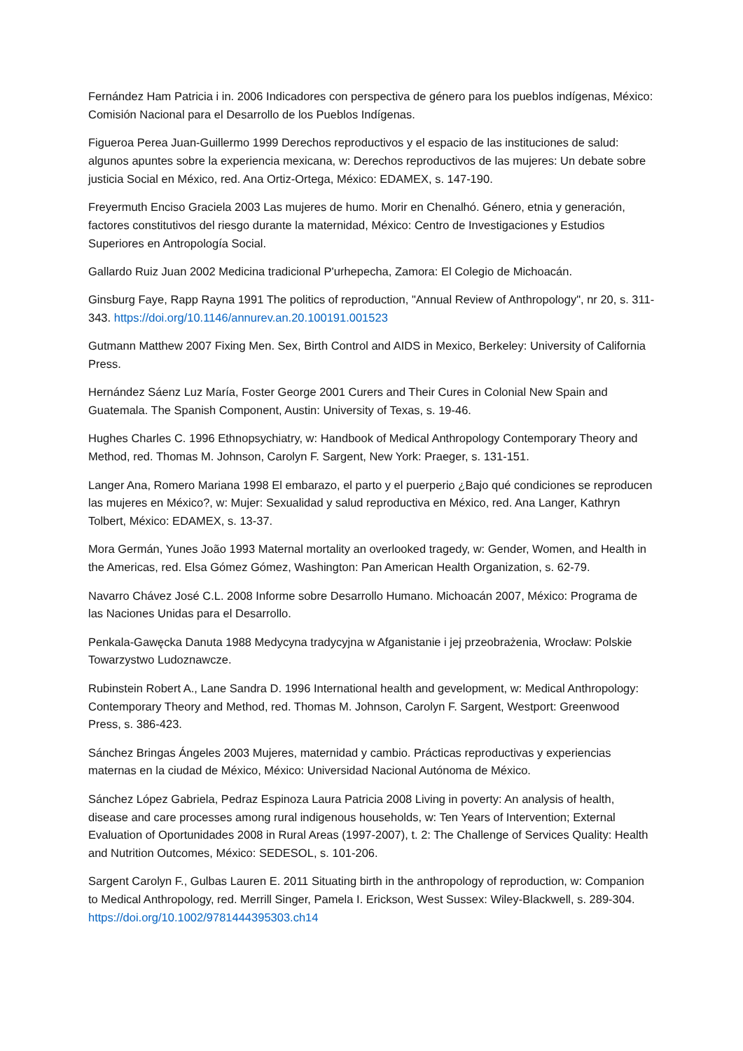Fernández Ham Patricia i in. 2006 Indicadores con perspectiva de género para los pueblos indígenas, México: Comisión Nacional para el Desarrollo de los Pueblos Indígenas.
Figueroa Perea Juan-Guillermo 1999 Derechos reproductivos y el espacio de las instituciones de salud: algunos apuntes sobre la experiencia mexicana, w: Derechos reproductivos de las mujeres: Un debate sobre justicia Social en México, red. Ana Ortiz-Ortega, México: EDAMEX, s. 147-190.
Freyermuth Enciso Graciela 2003 Las mujeres de humo. Morir en Chenalhó. Género, etnia y generación, factores constitutivos del riesgo durante la maternidad, México: Centro de Investigaciones y Estudios Superiores en Antropología Social.
Gallardo Ruiz Juan 2002 Medicina tradicional P'urhepecha, Zamora: El Colegio de Michoacán.
Ginsburg Faye, Rapp Rayna 1991 The politics of reproduction, "Annual Review of Anthropology", nr 20, s. 311-343. https://doi.org/10.1146/annurev.an.20.100191.001523
Gutmann Matthew 2007 Fixing Men. Sex, Birth Control and AIDS in Mexico, Berkeley: University of California Press.
Hernández Sáenz Luz María, Foster George 2001 Curers and Their Cures in Colonial New Spain and Guatemala. The Spanish Component, Austin: University of Texas, s. 19-46.
Hughes Charles C. 1996 Ethnopsychiatry, w: Handbook of Medical Anthropology Contemporary Theory and Method, red. Thomas M. Johnson, Carolyn F. Sargent, New York: Praeger, s. 131-151.
Langer Ana, Romero Mariana 1998 El embarazo, el parto y el puerperio ¿Bajo qué condiciones se reproducen las mujeres en México?, w: Mujer: Sexualidad y salud reproductiva en México, red. Ana Langer, Kathryn Tolbert, México: EDAMEX, s. 13-37.
Mora Germán, Yunes João 1993 Maternal mortality an overlooked tragedy, w: Gender, Women, and Health in the Americas, red. Elsa Gómez Gómez, Washington: Pan American Health Organization, s. 62-79.
Navarro Chávez José C.L. 2008 Informe sobre Desarrollo Humano. Michoacán 2007, México: Programa de las Naciones Unidas para el Desarrollo.
Penkala-Gawęcka Danuta 1988 Medycyna tradycyjna w Afganistanie i jej przeobrażenia, Wrocław: Polskie Towarzystwo Ludoznawcze.
Rubinstein Robert A., Lane Sandra D. 1996 International health and gevelopment, w: Medical Anthropology: Contemporary Theory and Method, red. Thomas M. Johnson, Carolyn F. Sargent, Westport: Greenwood Press, s. 386-423.
Sánchez Bringas Ángeles 2003 Mujeres, maternidad y cambio. Prácticas reproductivas y experiencias maternas en la ciudad de México, México: Universidad Nacional Autónoma de México.
Sánchez López Gabriela, Pedraz Espinoza Laura Patricia 2008 Living in poverty: An analysis of health, disease and care processes among rural indigenous households, w: Ten Years of Intervention; External Evaluation of Oportunidades 2008 in Rural Areas (1997-2007), t. 2: The Challenge of Services Quality: Health and Nutrition Outcomes, México: SEDESOL, s. 101-206.
Sargent Carolyn F., Gulbas Lauren E. 2011 Situating birth in the anthropology of reproduction, w: Companion to Medical Anthropology, red. Merrill Singer, Pamela I. Erickson, West Sussex: Wiley-Blackwell, s. 289-304. https://doi.org/10.1002/9781444395303.ch14